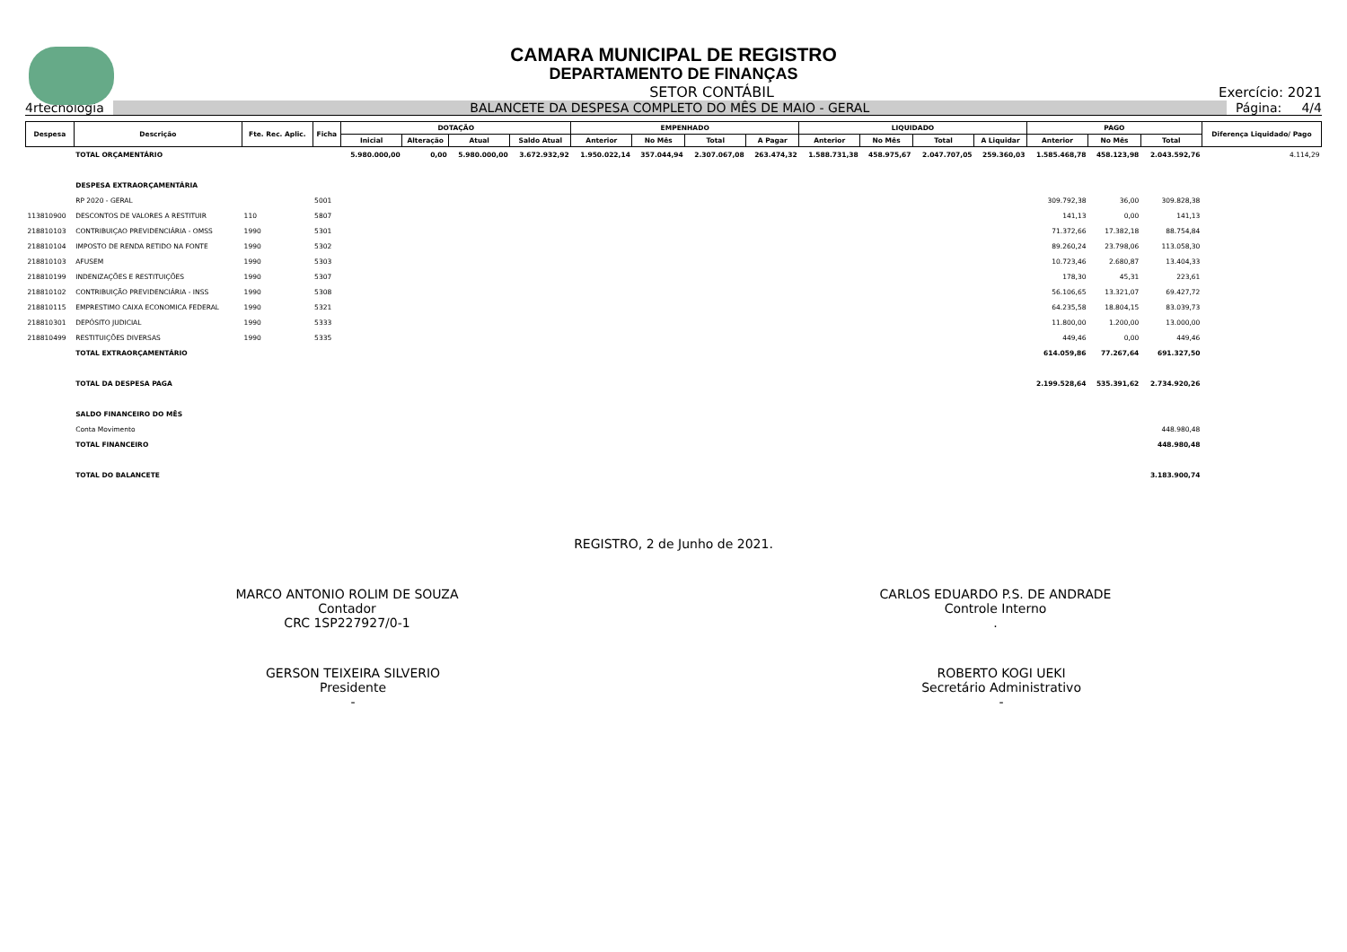CAMARA MUNICIPAL DE REGISTRO
DEPARTAMENTO DE FINANÇAS
SETOR CONTÁBIL Exercício: 2021
4rtecnologia BALANCETE DA DESPESA COMPLETO DO MÊS DE MAIO - GERAL Página: 4/4
| Despesa | Descrição | Fte. Rec. Aplic. | Ficha | DOTAÇÃO | | | | EMPENHADO | | | | LIQUIDADO | | | | PAGO | | | Diferença Liquidado/ Pago |
| --- | --- | --- | --- | --- | --- | --- | --- | --- | --- | --- | --- | --- | --- | --- | --- | --- | --- | --- | --- |
| | | | | Inicial | Alteração | Atual | Saldo Atual | Anterior | No Mês | Total | A Pagar | Anterior | No Mês | Total | A Liquidar | Anterior | No Mês | Total | |
| | TOTAL ORÇAMENTÁRIO | | | 5.980.000,00 | 0,00 | 5.980.000,00 | 3.672.932,92 | 1.950.022,14 | 357.044,94 | 2.307.067,08 | 263.474,32 | 1.588.731,38 | 458.975,67 | 2.047.707,05 | 259.360,03 | 1.585.468,78 | 458.123,98 | 2.043.592,76 | 4.114,29 |
| | DESPESA EXTRAORÇAMENTÁRIA | | | | | | | | | | | | | | | | | | |
| | RP 2020 - GERAL | | 5001 | | | | | | | | | | | | | 309.792,38 | 36,00 | 309.828,38 | |
| 113810900 | DESCONTOS DE VALORES A RESTITUIR | 110 | 5807 | | | | | | | | | | | | | 141,13 | 0,00 | 141,13 | |
| 218810103 | CONTRIBUIÇAO PREVIDENCIÁRIA - OMSS | 1990 | 5301 | | | | | | | | | | | | | 71.372,66 | 17.382,18 | 88.754,84 | |
| 218810104 | IMPOSTO DE RENDA RETIDO NA FONTE | 1990 | 5302 | | | | | | | | | | | | | 89.260,24 | 23.798,06 | 113.058,30 | |
| 218810103 | AFUSEM | 1990 | 5303 | | | | | | | | | | | | | 10.723,46 | 2.680,87 | 13.404,33 | |
| 218810199 | INDENIZAÇÕES E RESTITUIÇÕES | 1990 | 5307 | | | | | | | | | | | | | 178,30 | 45,31 | 223,61 | |
| 218810102 | CONTRIBUIÇÃO PREVIDENCIÁRIA - INSS | 1990 | 5308 | | | | | | | | | | | | | 56.106,65 | 13.321,07 | 69.427,72 | |
| 218810115 | EMPRESTIMO CAIXA ECONOMICA FEDERAL | 1990 | 5321 | | | | | | | | | | | | | 64.235,58 | 18.804,15 | 83.039,73 | |
| 218810301 | DEPÓSITO JUDICIAL | 1990 | 5333 | | | | | | | | | | | | | 11.800,00 | 1.200,00 | 13.000,00 | |
| 218810499 | RESTITUIÇÕES DIVERSAS | 1990 | 5335 | | | | | | | | | | | | | 449,46 | 0,00 | 449,46 | |
| | TOTAL EXTRAORÇAMENTÁRIO | | | | | | | | | | | | | | | 614.059,86 | 77.267,64 | 691.327,50 | |
| | TOTAL DA DESPESA PAGA | | | | | | | | | | | | | | | 2.199.528,64 | 535.391,62 | 2.734.920,26 | |
| | SALDO FINANCEIRO DO MÊS | | | | | | | | | | | | | | | | | | |
| | Conta Movimento | | | | | | | | | | | | | | | | | 448.980,48 | |
| | TOTAL FINANCEIRO | | | | | | | | | | | | | | | | | 448.980,48 | |
| | TOTAL DO BALANCETE | | | | | | | | | | | | | | | | | 3.183.900,74 | |
REGISTRO, 2 de Junho de 2021.
MARCO ANTONIO ROLIM DE SOUZA
Contador
CRC 1SP227927/0-1
CARLOS EDUARDO P.S. DE ANDRADE
Controle Interno
.
GERSON TEIXEIRA SILVERIO
Presidente
-
ROBERTO KOGI UEKI
Secretário Administrativo
-